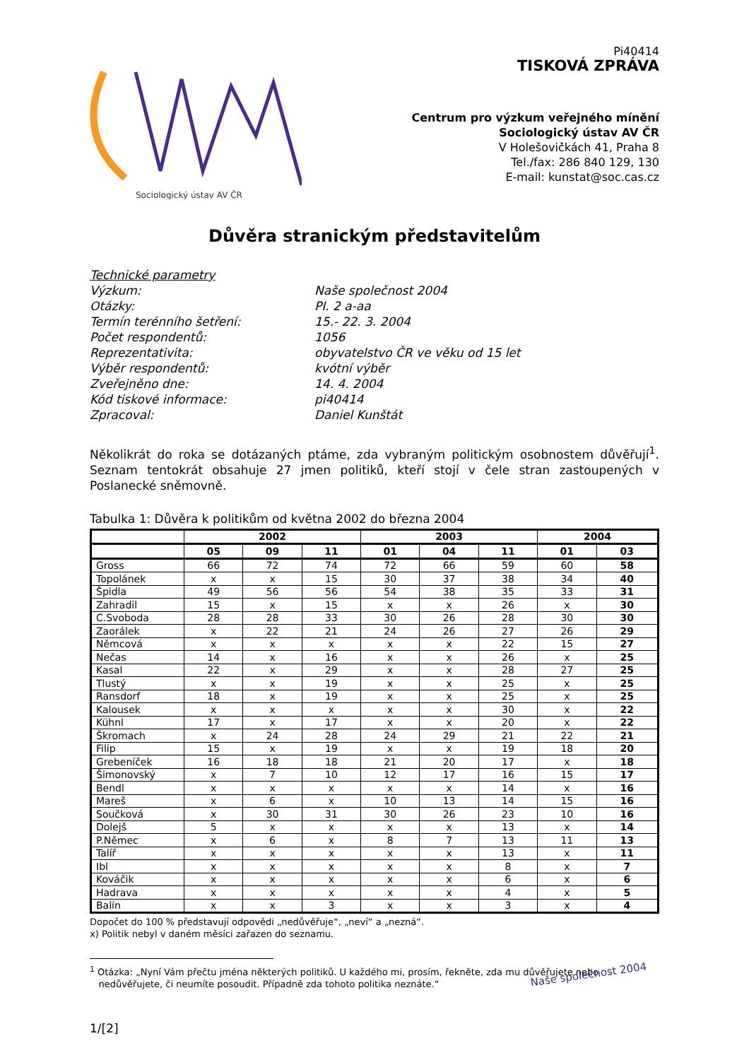Sociologický ústav AV ČR
Pi40414
TISKOVÁ ZPRÁVA
Centrum pro výzkum veřejného mínění
Sociologický ústav AV ČR
V Holešovičkách 41, Praha 8
Tel./fax: 286 840 129, 130
E-mail: kunstat@soc.cas.cz
Důvěra stranickým představitelům
Technické parametry
Výzkum: Naše společnost 2004
Otázky: PI. 2 a-aa
Termín terénního šetření: 15.- 22. 3. 2004
Počet respondentů: 1056
Reprezentativita: obyvatelstvo ČR ve věku od 15 let
Výběr respondentů: kvótní výběr
Zveřejněno dne: 14. 4. 2004
Kód tiskové informace: pi40414
Zpracoval: Daniel Kunštát
Několikrát do roka se dotázaných ptáme, zda vybraným politickým osobnostem důvěřují<sup>1</sup>. Seznam tentokrát obsahuje 27 jmen politiků, kteří stojí v čele stran zastoupených v Poslanecké sněmovně.
Tabulka 1: Důvěra k politikům od května 2002 do března 2004
| | 2002 | | | 2003 | | | 2004 | |
| --- | --- | --- | --- | --- | --- | --- | --- | --- |
| | 05 | 09 | 11 | 01 | 04 | 11 | 01 | 03 |
| Gross | 66 | 72 | 74 | 72 | 66 | 59 | 60 | 58 |
| Topolánek | x | x | 15 | 30 | 37 | 38 | 34 | 40 |
| Špidla | 49 | 56 | 56 | 54 | 38 | 35 | 33 | 31 |
| Zahradil | 15 | x | 15 | x | x | 26 | x | 30 |
| C.Svoboda | 28 | 28 | 33 | 30 | 26 | 28 | 30 | 30 |
| Zaorálek | x | 22 | 21 | 24 | 26 | 27 | 26 | 29 |
| Němcová | x | x | x | x | x | 22 | 15 | 27 |
| Nečas | 14 | x | 16 | x | x | 26 | x | 25 |
| Kasal | 22 | x | 29 | x | x | 28 | 27 | 25 |
| Tlustý | x | x | 19 | x | x | 25 | x | 25 |
| Ransdorf | 18 | x | 19 | x | x | 25 | x | 25 |
| Kalousek | x | x | x | x | x | 30 | x | 22 |
| Kühnl | 17 | x | 17 | x | x | 20 | x | 22 |
| Škromach | x | 24 | 28 | 24 | 29 | 21 | 22 | 21 |
| Filip | 15 | x | 19 | x | x | 19 | 18 | 20 |
| Grebeníček | 16 | 18 | 18 | 21 | 20 | 17 | x | 18 |
| Šimonovský | x | 7 | 10 | 12 | 17 | 16 | 15 | 17 |
| Bendl | x | x | x | x | x | 14 | x | 16 |
| Mareš | x | 6 | x | 10 | 13 | 14 | 15 | 16 |
| Součková | x | 30 | 31 | 30 | 26 | 23 | 10 | 16 |
| Dolejš | 5 | x | x | x | x | 13 | x | 14 |
| P.Němec | x | 6 | x | 8 | 7 | 13 | 11 | 13 |
| Talíř | x | x | x | x | x | 13 | x | 11 |
| Ibl | x | x | x | x | x | 8 | x | 7 |
| Kováčik | x | x | x | x | x | 6 | x | 6 |
| Hadrava | x | x | x | x | x | 4 | x | 5 |
| Balín | x | x | 3 | x | x | 3 | x | 4 |
Dopočet do 100 % představují odpovědi „nedůvěřuje“, „neví“ a „nezná“.
x) Politik nebyl v daném měsíci zařazen do seznamu.
<sup>1</sup> Otázka: „Nyní Vám přečtu jména některých politiků. U každého mi, prosím, řekněte, zda mu důvěřujete nebo
nedůvěřujete, či neumíte posoudit. Případně zda tohoto politika neznáte.“
Naše společnost 2004
1/[2]